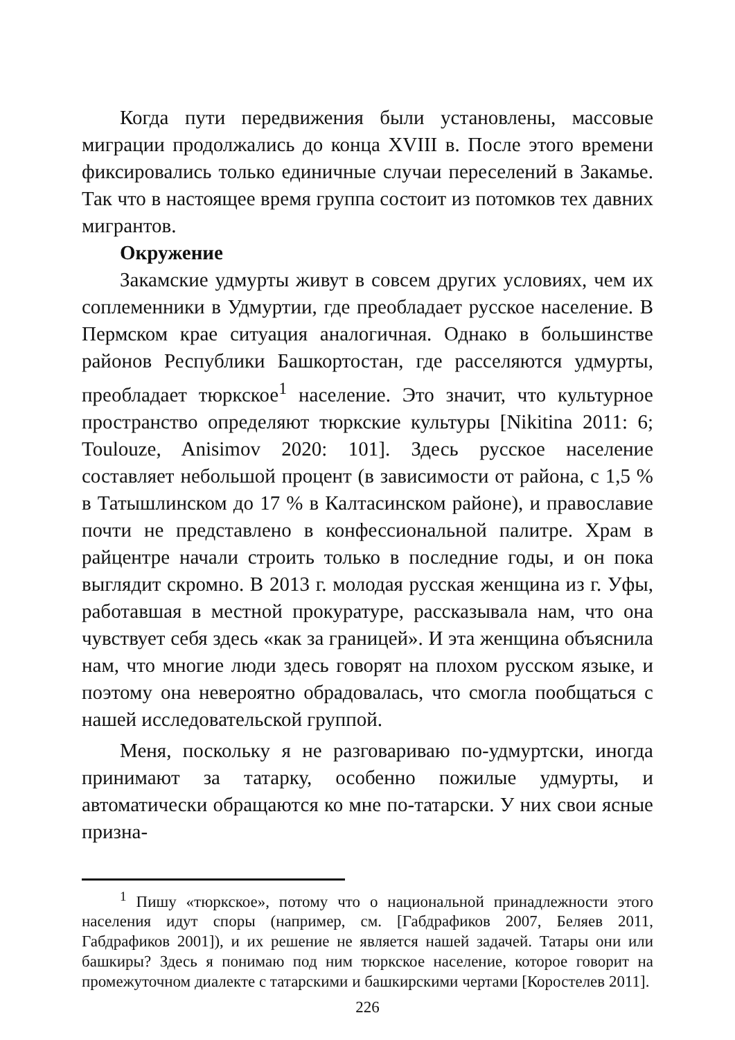Когда пути передвижения были установлены, массовые миграции продолжались до конца XVIII в. После этого времени фиксировались только единичные случаи переселений в Закамье. Так что в настоящее время группа состоит из потомков тех давних мигрантов.
Окружение
Закамские удмурты живут в совсем других условиях, чем их соплеменники в Удмуртии, где преобладает русское население. В Пермском крае ситуация аналогичная. Однако в большинстве районов Республики Башкортостан, где расселяются удмурты, преобладает тюркское<sup>1</sup> население. Это значит, что культурное пространство определяют тюркские культуры [Nikitina 2011: 6; Toulouze, Anisimov 2020: 101]. Здесь русское население составляет небольшой процент (в зависимости от района, с 1,5 % в Татышлинском до 17 % в Калтасинском районе), и православие почти не представлено в конфессиональной палитре. Храм в райцентре начали строить только в последние годы, и он пока выглядит скромно. В 2013 г. молодая русская женщина из г. Уфы, работавшая в местной прокуратуре, рассказывала нам, что она чувствует себя здесь «как за границей». И эта женщина объяснила нам, что многие люди здесь говорят на плохом русском языке, и поэтому она невероятно обрадовалась, что смогла пообщаться с нашей исследовательской группой.
Меня, поскольку я не разговариваю по-удмуртски, иногда принимают за татарку, особенно пожилые удмурты, и автоматически обращаются ко мне по-татарски. У них свои ясные призна-
<sup>1</sup> Пишу «тюркское», потому что о национальной принадлежности этого населения идут споры (например, см. [Габдрафиков 2007, Беляев 2011, Габдрафиков 2001]), и их решение не является нашей задачей. Татары они или башкиры? Здесь я понимаю под ним тюркское население, которое говорит на промежуточном диалекте с татарскими и башкирскими чертами [Коростелев 2011].
226